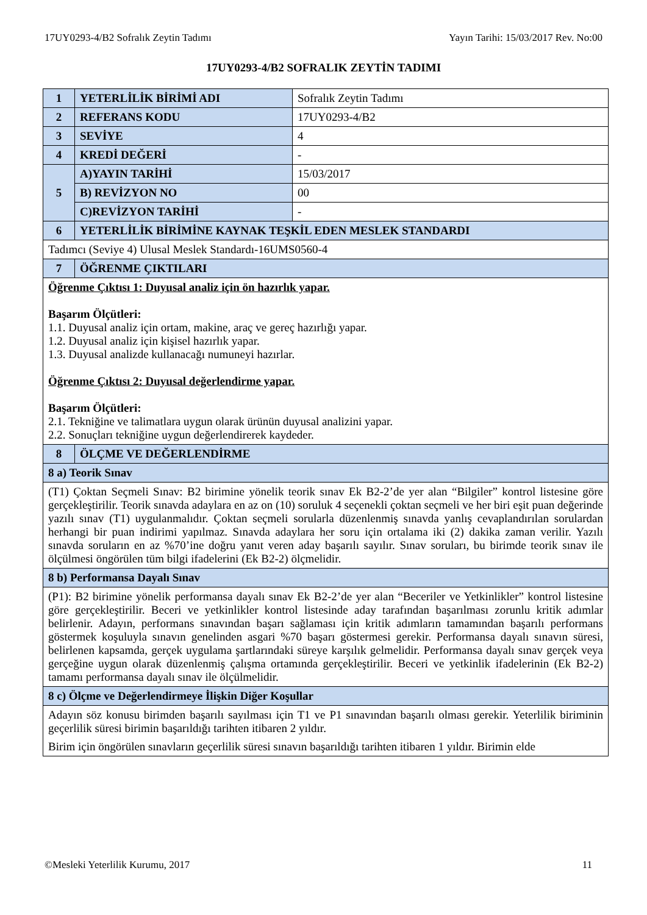17UY0293-4/B2 Sofralık Zeytin Tadımı Yayın Tarihi: 15/03/2017 Rev. No:00
17UY0293-4/B2 SOFRALIK ZEYTİN TADIMI
| 1 | YETERLİLİK BİRİMİ ADI | Sofralık Zeytin Tadımı |
| 2 | REFERANS KODU | 17UY0293-4/B2 |
| 3 | SEVİYE | 4 |
| 4 | KREDİ DEĞERİ | - |
| 5 | A)YAYIN TARİHİ | 15/03/2017 |
| | B) REVİZYON NO | 00 |
| | C)REVİZYON TARİHİ | - |
| 6 | YETERLİLİK BİRİMİNE KAYNAK TEŞKİL EDEN MESLEK STANDARDI | |
| Tadımcı (Seviye 4) Ulusal Meslek Standardı-16UMS0560-4 | | |
| 7 | ÖĞRENME ÇIKTILARI | |
| Öğrenme Çıktısı 1: Duyusal analiz için ön hazırlık yapar. Başarım Ölçütleri: 1.1. Duyusal analiz için ortam, makine, araç ve gereç hazırlığı yapar. 1.2. Duyusal analiz için kişisel hazırlık yapar. 1.3. Duyusal analizde kullanacağı numuneyi hazırlar. Öğrenme Çıktısı 2: Duyusal değerlendirme yapar. Başarım Ölçütleri: 2.1. Tekniğine ve talimatlara uygun olarak ürünün duyusal analizini yapar. 2.2. Sonuçları tekniğine uygun değerlendirerek kaydeder. | | |
| 8 | ÖLÇME VE DEĞERLENDİRME | |
| 8 a) Teorik Sınav | | |
| (T1) Çoktan Seçmeli Sınav: B2 birimine yönelik teorik sınav Ek B2-2’de yer alan “Bilgiler” kontrol listesine göre gerçekleştirilir. Teorik sınavda adaylara en az on (10) soruluk 4 seçenekli çoktan seçmeli ve her biri eşit puan değerinde yazılı sınav (T1) uygulanmalıdır. Çoktan seçmeli sorularla düzenlenmiş sınavda yanlış cevaplandırılan sorulardan herhangi bir puan indirimi yapılmaz. Sınavda adaylara her soru için ortalama iki (2) dakika zaman verilir. Yazılı sınavda soruların en az %70’ine doğru yanıt veren aday başarılı sayılır. Sınav soruları, bu birimde teorik sınav ile ölçülmesi öngörülen tüm bilgi ifadelerini (Ek B2-2) ölçmelidir. | | |
| 8 b) Performansa Dayalı Sınav | | |
| (P1): B2 birimine yönelik performansa dayalı sınav Ek B2-2’de yer alan “Beceriler ve Yetkinlikler” kontrol listesine göre gerçekleştirilir. Beceri ve yetkinlikler kontrol listesinde aday tarafından başarılması zorunlu kritik adımlar belirlenir. Adayın, performans sınavından başarı sağlaması için kritik adımların tamamından başarılı performans göstermek koşuluyla sınavın genelinden asgari %70 başarı göstermesi gerekir. Performansa dayalı sınavın süresi, belirlenen kapsamda, gerçek uygulama şartlarındaki süreye karşılık gelmelidir. Performansa dayalı sınav gerçek veya gerçeğine uygun olarak düzenlenmiş çalışma ortamında gerçekleştirilir. Beceri ve yetkinlik ifadelerinin (Ek B2-2) tamamı performansa dayalı sınav ile ölçülmelidir. | | |
| 8 c) Ölçme ve Değerlendirmeye İlişkin Diğer Koşullar | | |
| Adayın söz konusu birimden başarılı sayılması için T1 ve P1 sınavından başarılı olması gerekir. Yeterlilik biriminin geçerlilik süresi birimin başarıldığı tarihten itibaren 2 yıldır. Birim için öngörülen sınavların geçerlilik süresi sınavın başarıldığı tarihten itibaren 1 yıldır. Birimin elde | | |
©Mesleki Yeterlilik Kurumu, 2017 11